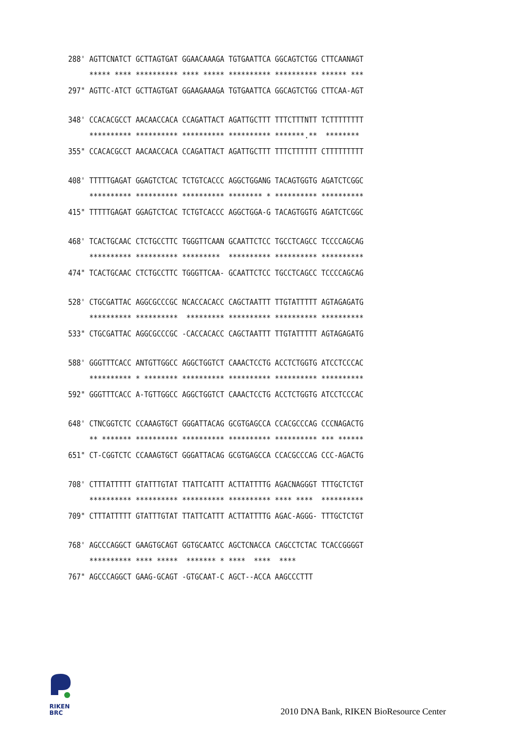288' AGTTCNATCT GCTTAGTGAT GGAACAAAGA TGTGAATTCA GGCAGTCTGG CTTCAANAGT
     ***** **** ********** **** ***** ********** ********** ****** ***
297" AGTTC-ATCT GCTTAGTGAT GGAAGAAAGA TGTGAATTCA GGCAGTCTGG CTTCAA-AGT
348' CCACACGCCT AACAACCACA CCAGATTACT AGATTGCTTT TTTCTTTNTT TCTTTTTTTT
     ********** ********** ********** ********** *******.**  ********
355" CCACACGCCT AACAACCACA CCAGATTACT AGATTGCTTT TTTCTTTTTT CTTTTTTTTT
408' TTTTTGAGAT GGAGTCTCAC TCTGTCACCC AGGCTGGANG TACAGTGGTG AGATCTCGGC
     ********** ********** ********** ******** * ********** **********
415" TTTTTGAGAT GGAGTCTCAC TCTGTCACCC AGGCTGGA-G TACAGTGGTG AGATCTCGGC
468' TCACTGCAAC CTCTGCCTTC TGGGTTCAAN GCAATTCTCC TGCCTCAGCC TCCCCAGCAG
     ********** ********** *********  ********** ********** **********
474" TCACTGCAAC CTCTGCCTTC TGGGTTCAA- GCAATTCTCC TGCCTCAGCC TCCCCAGCAG
528' CTGCGATTAC AGGCGCCCGC NCACCACACC CAGCTAATTT TTGTATTTTT AGTAGAGATG
     ********** **********  ********* ********** ********** **********
533" CTGCGATTAC AGGCGCCCGC -CACCACACC CAGCTAATTT TTGTATTTTT AGTAGAGATG
588' GGGTTTCACC ANTGTTGGCC AGGCTGGTCT CAAACTCCTG ACCTCTGGTG ATCCTCCCAC
     ********** * ******** ********** ********** ********** **********
592" GGGTTTCACC A-TGTTGGCC AGGCTGGTCT CAAACTCCTG ACCTCTGGTG ATCCTCCCAC
648' CTNCGGTCTC CCAAAGTGCT GGGATTACAG GCGTGAGCCA CCACGCCCAG CCCNAGACTG
     ** ******* ********** ********** ********** ********** *** ******
651" CT-CGGTCTC CCAAAGTGCT GGGATTACAG GCGTGAGCCA CCACGCCCAG CCC-AGACTG
708' CTTTATTTTT GTATTTGTAT TTATTCATTT ACTTATTTTG AGACNAGGGT TTTGCTCTGT
     ********** ********** ********** ********** **** ****  **********
709" CTTTATTTTT GTATTTGTAT TTATTCATTT ACTTATTTTG AGAC-AGGG- TTTGCTCTGT
768' AGCCCAGGCT GAAGTGCAGT GGTGCAATCC AGCTCNACCA CAGCCTCTAC TCACCGGGGT
     ********** **** *****  ******* * ****  ****  ****
767" AGCCCAGGCT GAAG-GCAGT -GTGCAAT-C AGCT--ACCA AAGCCCTTT
RIKEN
BRC
2010 DNA Bank, RIKEN BioResource Center